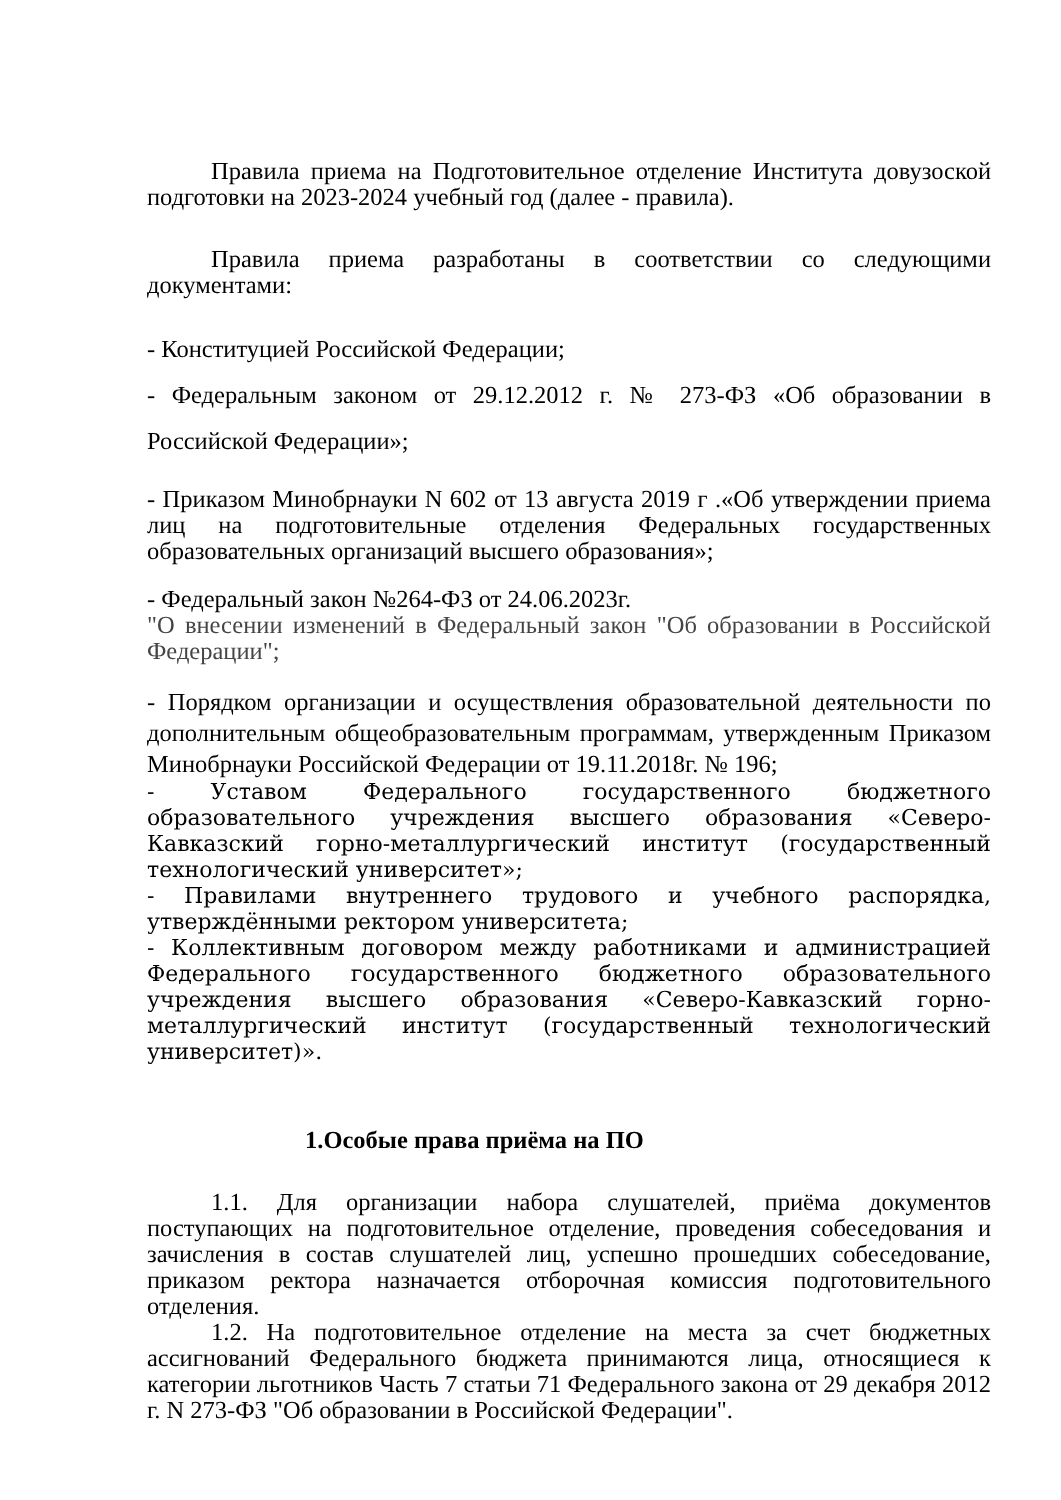Правила приема на Подготовительное отделение Института довузоской подготовки на 2023-2024 учебный год (далее - правила).
Правила приема разработаны в соответствии со следующими документами:
- Конституцией Российской Федерации;
- Федеральным законом от 29.12.2012 г. № 273-ФЗ «Об образовании в Российской Федерации»;
- Приказом Минобрнауки N 602 от 13 августа 2019 г .«Об утверждении приема лиц на подготовительные отделения Федеральных государственных образовательных организаций высшего образования»;
- Федеральный закон №264-ФЗ от 24.06.2023г.
"О внесении изменений в Федеральный закон "Об образовании в Российской Федерации";
- Порядком организации и осуществления образовательной деятельности по дополнительным общеобразовательным программам, утвержденным Приказом Минобрнауки Российской Федерации от 19.11.2018г. № 196;
- Уставом Федерального государственного бюджетного образовательного учреждения высшего образования «Северо-Кавказский горно-металлургический институт (государственный технологический университет»;
- Правилами внутреннего трудового и учебного распорядка, утверждёнными ректором университета;
- Коллективным договором между работниками и администрацией Федерального государственного бюджетного образовательного учреждения высшего образования «Северо-Кавказский горно-металлургический институт (государственный технологический университет)».
1.Особые права приёма на ПО
1.1. Для организации набора слушателей, приёма документов поступающих на подготовительное отделение, проведения собеседования и зачисления в состав слушателей лиц, успешно прошедших собеседование, приказом ректора назначается отборочная комиссия подготовительного отделения.
1.2. На подготовительное отделение на места за счет бюджетных ассигнований Федерального бюджета принимаются лица, относящиеся к категории льготников Часть 7 статьи 71 Федерального закона от 29 декабря 2012 г. N 273-ФЗ "Об образовании в Российской Федерации".